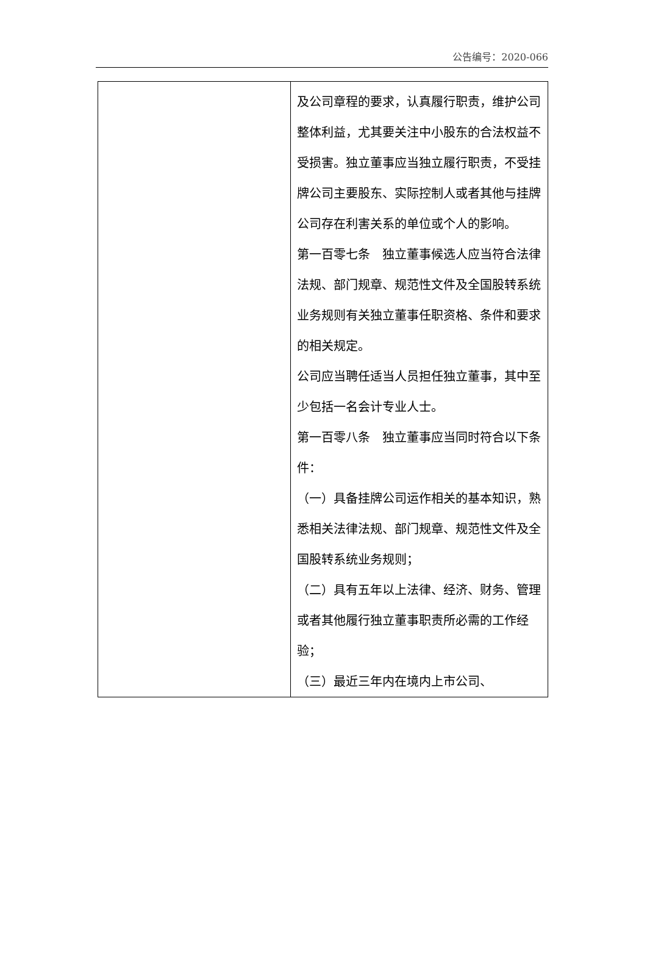公告编号：2020-066
| | 及公司章程的要求，认真履行职责，维护公司整体利益，尤其要关注中小股东的合法权益不受损害。独立董事应当独立履行职责，不受挂牌公司主要股东、实际控制人或者其他与挂牌公司存在利害关系的单位或个人的影响。 第一百零七条 独立董事候选人应当符合法律法规、部门规章、规范性文件及全国股转系统业务规则有关独立董事任职资格、条件和要求的相关规定。 公司应当聘任适当人员担任独立董事，其中至少包括一名会计专业人士。 第一百零八条 独立董事应当同时符合以下条件： （一）具备挂牌公司运作相关的基本知识，熟悉相关法律法规、部门规章、规范性文件及全国股转系统业务规则； （二）具有五年以上法律、经济、财务、管理或者其他履行独立董事职责所必需的工作经验； （三）最近三年内在境内上市公司、 |